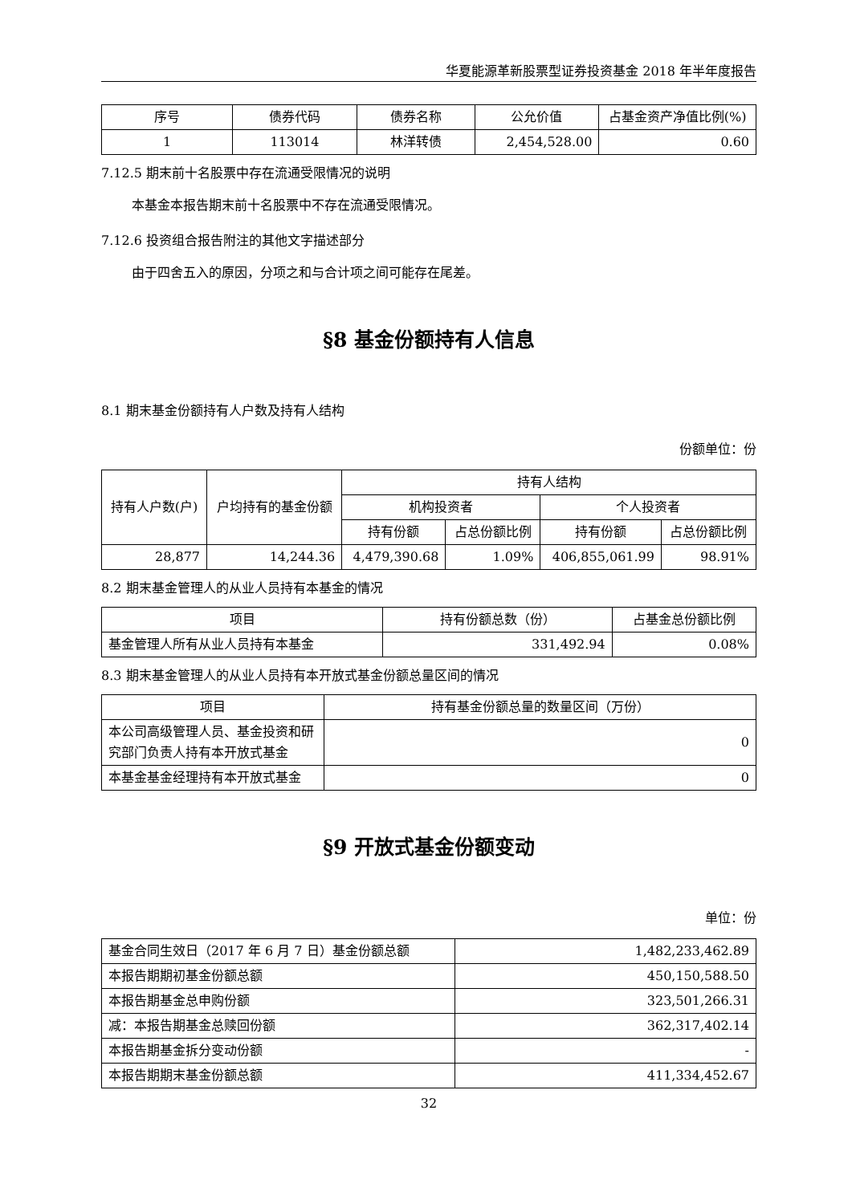华夏能源革新股票型证券投资基金 2018 年半年度报告
| 序号 | 债券代码 | 债券名称 | 公允价值 | 占基金资产净值比例(%) |
| --- | --- | --- | --- | --- |
| 1 | 113014 | 林洋转债 | 2,454,528.00 | 0.60 |
7.12.5 期末前十名股票中存在流通受限情况的说明
本基金本报告期末前十名股票中不存在流通受限情况。
7.12.6 投资组合报告附注的其他文字描述部分
由于四舍五入的原因，分项之和与合计项之间可能存在尾差。
§8 基金份额持有人信息
8.1 期末基金份额持有人户数及持有人结构
份额单位：份
| 持有人户数(户) | 户均持有的基金份额 | 持有人结构 | | | |
| --- | --- | --- | --- | --- | --- |
| | | 机构投资者 | | 个人投资者 | |
| | | 持有份额 | 占总份额比例 | 持有份额 | 占总份额比例 |
| 28,877 | 14,244.36 | 4,479,390.68 | 1.09% | 406,855,061.99 | 98.91% |
8.2 期末基金管理人的从业人员持有本基金的情况
| 项目 | 持有份额总数（份） | 占基金总份额比例 |
| --- | --- | --- |
| 基金管理人所有从业人员持有本基金 | 331,492.94 | 0.08% |
8.3 期末基金管理人的从业人员持有本开放式基金份额总量区间的情况
| 项目 | 持有基金份额总量的数量区间（万份） |
| --- | --- |
| 本公司高级管理人员、基金投资和研究部门负责人持有本开放式基金 | 0 |
| 本基金基金经理持有本开放式基金 | 0 |
§9 开放式基金份额变动
单位：份
| 基金合同生效日（2017 年 6 月 7 日）基金份额总额 | 1,482,233,462.89 |
| 本报告期期初基金份额总额 | 450,150,588.50 |
| 本报告期基金总申购份额 | 323,501,266.31 |
| 减：本报告期基金总赎回份额 | 362,317,402.14 |
| 本报告期基金拆分变动份额 | - |
| 本报告期期末基金份额总额 | 411,334,452.67 |
32